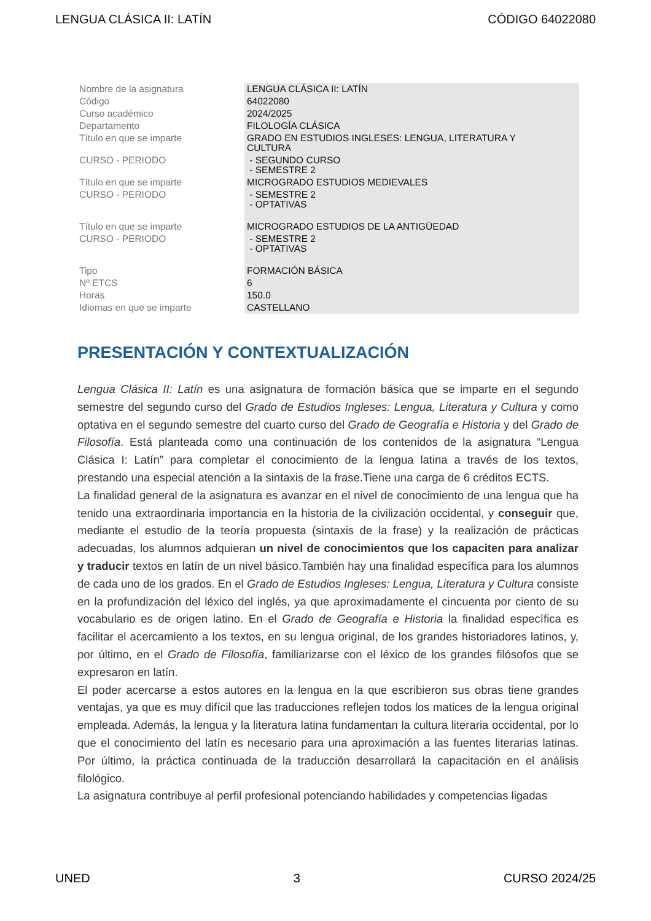LENGUA CLÁSICA II: LATÍN CÓDIGO 64022080
| Nombre de la asignatura | LENGUA CLÁSICA II: LATÍN |
| Código | 64022080 |
| Curso académico | 2024/2025 |
| Departamento | FILOLOGÍA CLÁSICA |
| Título en que se imparte | GRADO EN ESTUDIOS INGLESES: LENGUA, LITERATURA Y CULTURA |
| CURSO - PERIODO | - SEGUNDO CURSO - SEMESTRE 2 |
| Título en que se imparte | MICROGRADO ESTUDIOS MEDIEVALES |
| CURSO - PERIODO | - SEMESTRE 2 - OPTATIVAS |
| Título en que se imparte | MICROGRADO ESTUDIOS DE LA ANTIGÜEDAD |
| CURSO - PERIODO | - SEMESTRE 2 - OPTATIVAS |
| Tipo | FORMACIÓN BÁSICA |
| Nº ETCS | 6 |
| Horas | 150.0 |
| Idiomas en que se imparte | CASTELLANO |
PRESENTACIÓN Y CONTEXTUALIZACIÓN
Lengua Clásica II: Latín es una asignatura de formación básica que se imparte en el segundo semestre del segundo curso del Grado de Estudios Ingleses: Lengua, Literatura y Cultura y como optativa en el segundo semestre del cuarto curso del Grado de Geografía e Historia y del Grado de Filosofía. Está planteada como una continuación de los contenidos de la asignatura “Lengua Clásica I: Latín” para completar el conocimiento de la lengua latina a través de los textos, prestando una especial atención a la sintaxis de la frase.Tiene una carga de 6 créditos ECTS.
La finalidad general de la asignatura es avanzar en el nivel de conocimiento de una lengua que ha tenido una extraordinaria importancia en la historia de la civilización occidental, y conseguir que, mediante el estudio de la teoría propuesta (sintaxis de la frase) y la realización de prácticas adecuadas, los alumnos adquieran un nivel de conocimientos que los capaciten para analizar y traducir textos en latín de un nivel básico.También hay una finalidad específica para los alumnos de cada uno de los grados. En el Grado de Estudios Ingleses: Lengua, Literatura y Cultura consiste en la profundización del léxico del inglés, ya que aproximadamente el cincuenta por ciento de su vocabulario es de origen latino. En el Grado de Geografía e Historia la finalidad específica es facilitar el acercamiento a los textos, en su lengua original, de los grandes historiadores latinos, y, por último, en el Grado de Filosofía, familiarizarse con el léxico de los grandes filósofos que se expresaron en latín.
El poder acercarse a estos autores en la lengua en la que escribieron sus obras tiene grandes ventajas, ya que es muy difícil que las traducciones reflejen todos los matices de la lengua original empleada. Además, la lengua y la literatura latina fundamentan la cultura literaria occidental, por lo que el conocimiento del latín es necesario para una aproximación a las fuentes literarias latinas. Por último, la práctica continuada de la traducción desarrollará la capacitación en el análisis filológico.
La asignatura contribuye al perfil profesional potenciando habilidades y competencias ligadas
UNED 3 CURSO 2024/25